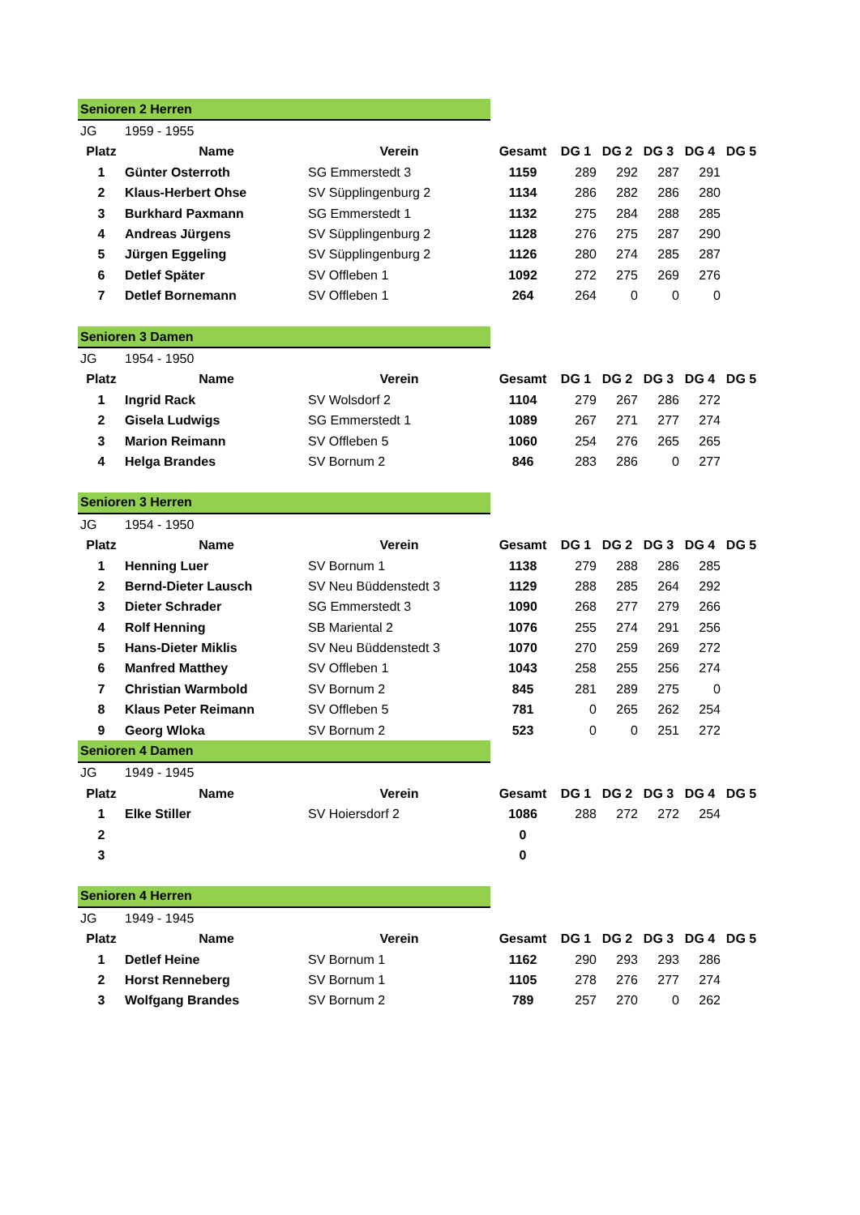| Senioren 2 Herren | | | | | | | | |
| JG | 1959 - 1955 | | | | | | | |
| Platz | Name | Verein | Gesamt | DG 1 | DG 2 | DG 3 | DG 4 | DG 5 |
| 1 | Günter Osterroth | SG Emmerstedt 3 | 1159 | 289 | 292 | 287 | 291 | |
| 2 | Klaus-Herbert Ohse | SV Süpplingenburg 2 | 1134 | 286 | 282 | 286 | 280 | |
| 3 | Burkhard Paxmann | SG Emmerstedt 1 | 1132 | 275 | 284 | 288 | 285 | |
| 4 | Andreas Jürgens | SV Süpplingenburg 2 | 1128 | 276 | 275 | 287 | 290 | |
| 5 | Jürgen Eggeling | SV Süpplingenburg 2 | 1126 | 280 | 274 | 285 | 287 | |
| 6 | Detlef Später | SV Offleben 1 | 1092 | 272 | 275 | 269 | 276 | |
| 7 | Detlef Bornemann | SV Offleben 1 | 264 | 264 | 0 | 0 | 0 | |
| Senioren 3 Damen | | | | | | | | |
| JG | 1954 - 1950 | | | | | | | |
| Platz | Name | Verein | Gesamt | DG 1 | DG 2 | DG 3 | DG 4 | DG 5 |
| 1 | Ingrid Rack | SV Wolsdorf 2 | 1104 | 279 | 267 | 286 | 272 | |
| 2 | Gisela Ludwigs | SG Emmerstedt 1 | 1089 | 267 | 271 | 277 | 274 | |
| 3 | Marion Reimann | SV Offleben 5 | 1060 | 254 | 276 | 265 | 265 | |
| 4 | Helga Brandes | SV Bornum 2 | 846 | 283 | 286 | 0 | 277 | |
| Senioren 3 Herren | | | | | | | | |
| JG | 1954 - 1950 | | | | | | | |
| Platz | Name | Verein | Gesamt | DG 1 | DG 2 | DG 3 | DG 4 | DG 5 |
| 1 | Henning Luer | SV Bornum 1 | 1138 | 279 | 288 | 286 | 285 | |
| 2 | Bernd-Dieter Lausch | SV Neu Büddenstedt 3 | 1129 | 288 | 285 | 264 | 292 | |
| 3 | Dieter Schrader | SG Emmerstedt 3 | 1090 | 268 | 277 | 279 | 266 | |
| 4 | Rolf Henning | SB Mariental 2 | 1076 | 255 | 274 | 291 | 256 | |
| 5 | Hans-Dieter Miklis | SV Neu Büddenstedt 3 | 1070 | 270 | 259 | 269 | 272 | |
| 6 | Manfred Matthey | SV Offleben 1 | 1043 | 258 | 255 | 256 | 274 | |
| 7 | Christian Warmbold | SV Bornum 2 | 845 | 281 | 289 | 275 | 0 | |
| 8 | Klaus Peter Reimann | SV Offleben 5 | 781 | 0 | 265 | 262 | 254 | |
| 9 | Georg Wloka | SV Bornum 2 | 523 | 0 | 0 | 251 | 272 | |
| Senioren 4 Damen | | | | | | | | |
| JG | 1949 - 1945 | | | | | | | |
| Platz | Name | Verein | Gesamt | DG 1 | DG 2 | DG 3 | DG 4 | DG 5 |
| 1 | Elke Stiller | SV Hoiersdorf 2 | 1086 | 288 | 272 | 272 | 254 | |
| 2 | | | 0 | | | | | |
| 3 | | | 0 | | | | | |
| Senioren 4 Herren | | | | | | | | |
| JG | 1949 - 1945 | | | | | | | |
| Platz | Name | Verein | Gesamt | DG 1 | DG 2 | DG 3 | DG 4 | DG 5 |
| 1 | Detlef Heine | SV Bornum 1 | 1162 | 290 | 293 | 293 | 286 | |
| 2 | Horst Renneberg | SV Bornum 1 | 1105 | 278 | 276 | 277 | 274 | |
| 3 | Wolfgang Brandes | SV Bornum 2 | 789 | 257 | 270 | 0 | 262 | |